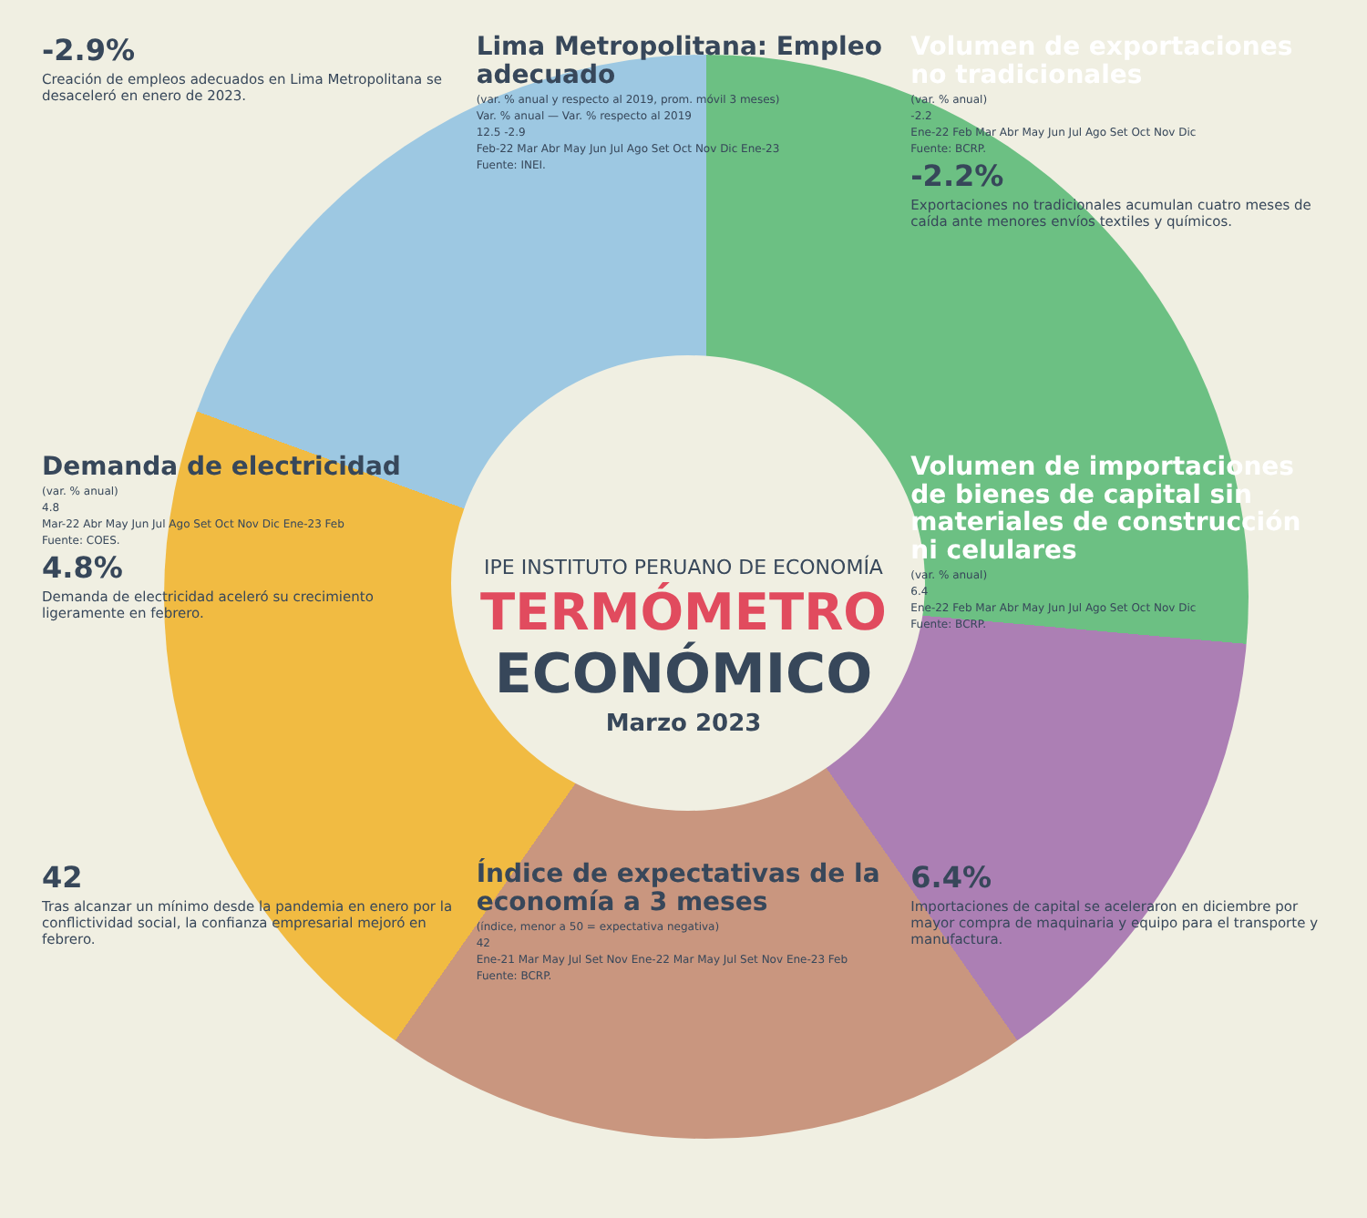-2.9%
Creación de empleos adecuados en Lima Metropolitana se desaceleró en enero de 2023.
Lima Metropolitana: Empleo adecuado
(var. % anual y respecto al 2019, prom. móvil 3 meses)
Var. % anual — Var. % respecto al 2019
12.5 -2.9
Feb-22 Mar Abr May Jun Jul Ago Set Oct Nov Dic Ene-23
Fuente: INEI.
Volumen de exportaciones no tradicionales
(var. % anual)
-2.2
Ene-22 Feb Mar Abr May Jun Jul Ago Set Oct Nov Dic
Fuente: BCRP.
-2.2%
Exportaciones no tradicionales acumulan cuatro meses de caída ante menores envíos textiles y químicos.
Demanda de electricidad
(var. % anual)
4.8
Mar-22 Abr May Jun Jul Ago Set Oct Nov Dic Ene-23 Feb
Fuente: COES.
4.8%
Demanda de electricidad aceleró su crecimiento ligeramente en febrero.
IPE INSTITUTO PERUANO DE ECONOMÍA
TERMÓMETRO
ECONÓMICO
Marzo 2023
Volumen de importaciones de bienes de capital sin materiales de construcción ni celulares
(var. % anual)
6.4
Ene-22 Feb Mar Abr May Jun Jul Ago Set Oct Nov Dic
Fuente: BCRP.
42
Tras alcanzar un mínimo desde la pandemia en enero por la conflictividad social, la confianza empresarial mejoró en febrero.
Índice de expectativas de la economía a 3 meses
(índice, menor a 50 = expectativa negativa)
42
Ene-21 Mar May Jul Set Nov Ene-22 Mar May Jul Set Nov Ene-23 Feb
Fuente: BCRP.
6.4%
Importaciones de capital se aceleraron en diciembre por mayor compra de maquinaria y equipo para el transporte y manufactura.